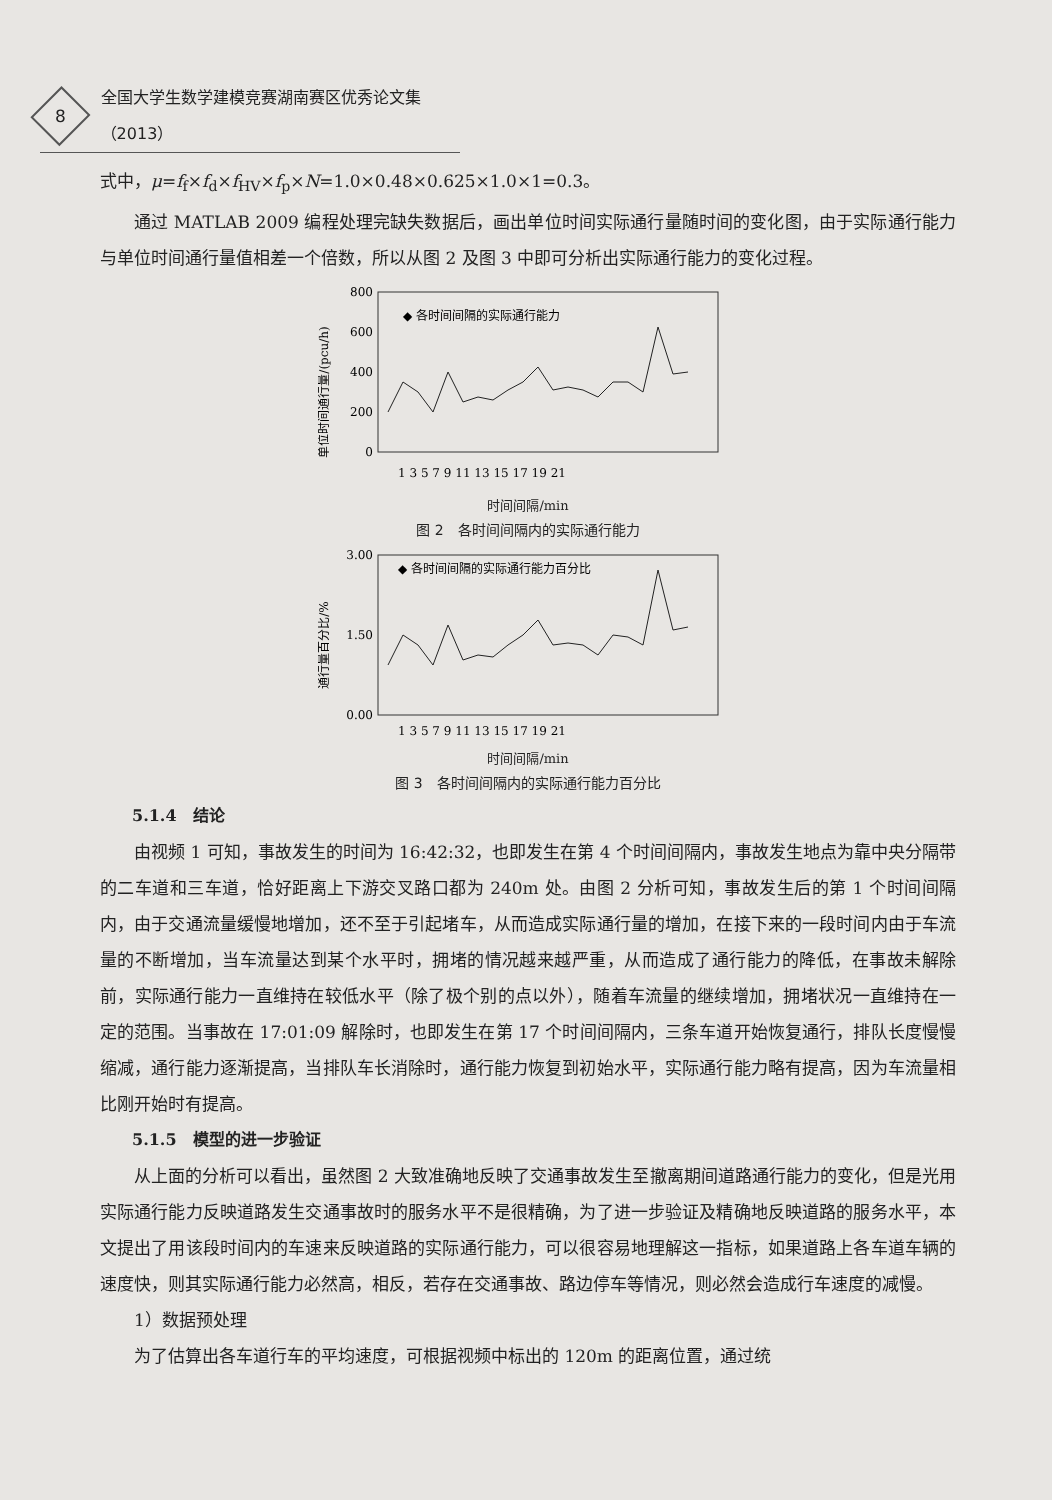8
全国大学生数学建模竞赛湖南赛区优秀论文集（2013）
式中，μ=f<sub>f</sub>×f<sub>d</sub>×f<sub>HV</sub>×f<sub>p</sub>×N=1.0×0.48×0.625×1.0×1=0.3。
通过 MATLAB 2009 编程处理完缺失数据后，画出单位时间实际通行量随时间的变化图，由于实际通行能力与单位时间通行量值相差一个倍数，所以从图 2 及图 3 中即可分析出实际通行能力的变化过程。
单位时间通行量/(pcu/h)
800
600
400
200
0
1 3 5 7 9 11 13 15 17 19 21
◆ 各时间间隔的实际通行能力
时间间隔/min
图 2　各时间间隔内的实际通行能力
通行量百分比/%
3.00
1.50
0.00
1 3 5 7 9 11 13 15 17 19 21
◆ 各时间间隔的实际通行能力百分比
时间间隔/min
图 3　各时间间隔内的实际通行能力百分比
5.1.4　结论
由视频 1 可知，事故发生的时间为 16:42:32，也即发生在第 4 个时间间隔内，事故发生地点为靠中央分隔带的二车道和三车道，恰好距离上下游交叉路口都为 240m 处。由图 2 分析可知，事故发生后的第 1 个时间间隔内，由于交通流量缓慢地增加，还不至于引起堵车，从而造成实际通行量的增加，在接下来的一段时间内由于车流量的不断增加，当车流量达到某个水平时，拥堵的情况越来越严重，从而造成了通行能力的降低，在事故未解除前，实际通行能力一直维持在较低水平（除了极个别的点以外），随着车流量的继续增加，拥堵状况一直维持在一定的范围。当事故在 17:01:09 解除时，也即发生在第 17 个时间间隔内，三条车道开始恢复通行，排队长度慢慢缩减，通行能力逐渐提高，当排队车长消除时，通行能力恢复到初始水平，实际通行能力略有提高，因为车流量相比刚开始时有提高。
5.1.5　模型的进一步验证
从上面的分析可以看出，虽然图 2 大致准确地反映了交通事故发生至撤离期间道路通行能力的变化，但是光用实际通行能力反映道路发生交通事故时的服务水平不是很精确，为了进一步验证及精确地反映道路的服务水平，本文提出了用该段时间内的车速来反映道路的实际通行能力，可以很容易地理解这一指标，如果道路上各车道车辆的速度快，则其实际通行能力必然高，相反，若存在交通事故、路边停车等情况，则必然会造成行车速度的减慢。
1）数据预处理
为了估算出各车道行车的平均速度，可根据视频中标出的 120m 的距离位置，通过统